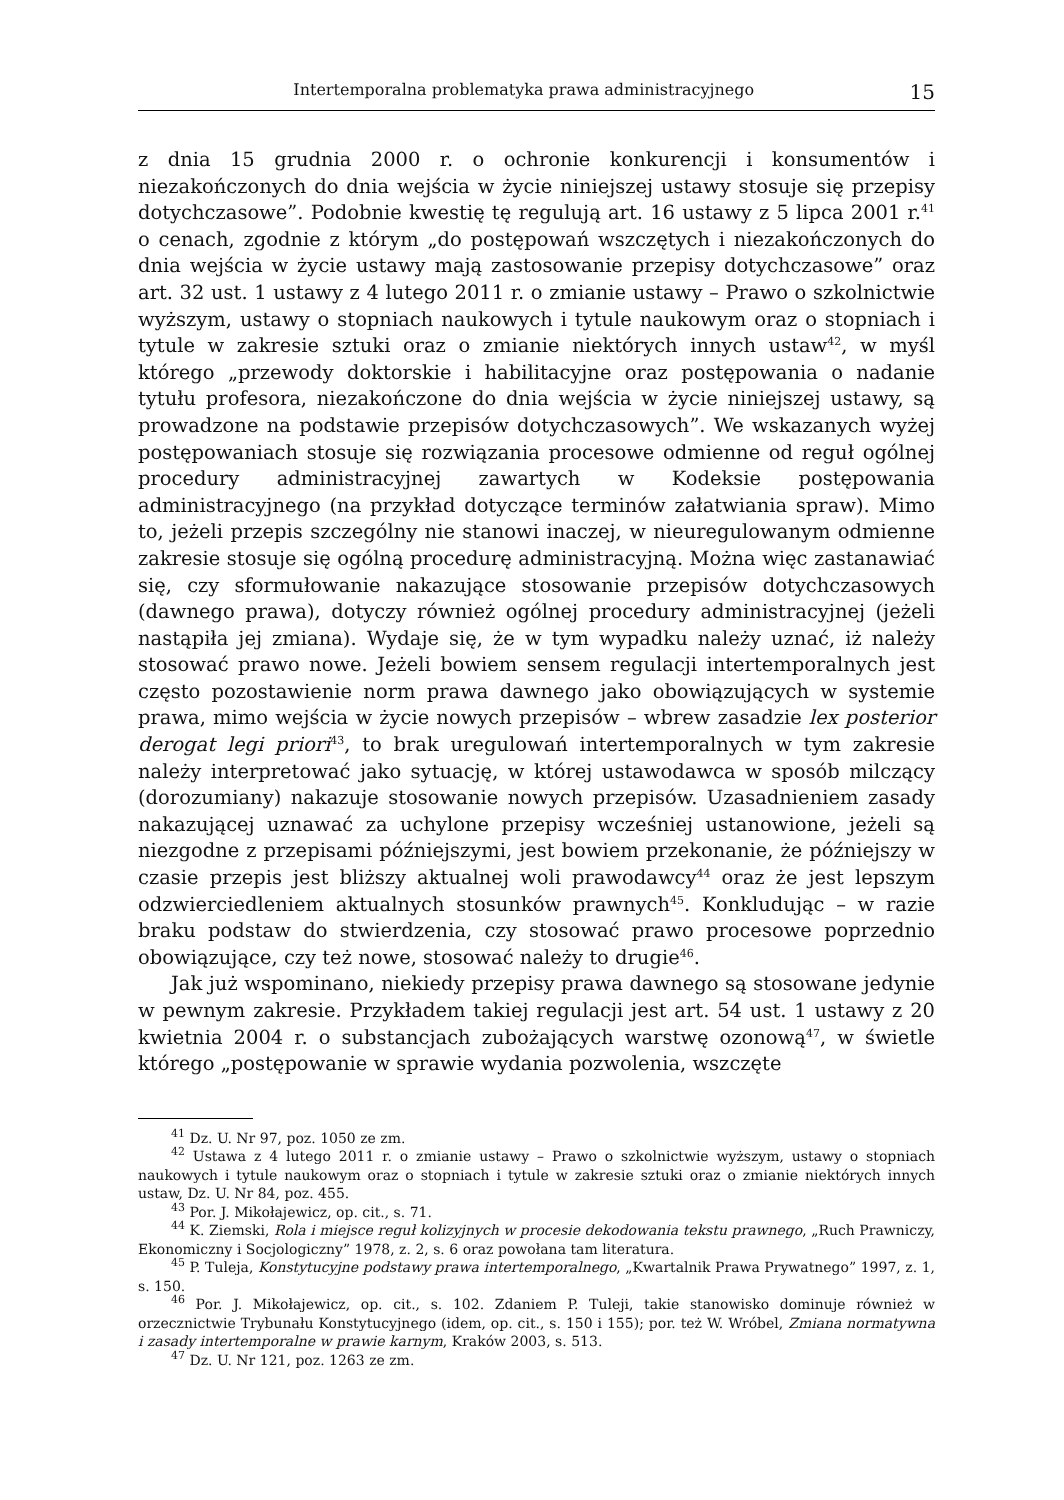Intertemporalna problematyka prawa administracyjnego 15
z dnia 15 grudnia 2000 r. o ochronie konkurencji i konsumentów i niezakończonych do dnia wejścia w życie niniejszej ustawy stosuje się przepisy dotychczasowe”. Podobnie kwestię tę regulują art. 16 ustawy z 5 lipca 2001 r.<sup>41</sup> o cenach, zgodnie z którym „do postępowań wszczętych i niezakończonych do dnia wejścia w życie ustawy mają zastosowanie przepisy dotychczasowe” oraz art. 32 ust. 1 ustawy z 4 lutego 2011 r. o zmianie ustawy – Prawo o szkolnictwie wyższym, ustawy o stopniach naukowych i tytule naukowym oraz o stopniach i tytule w zakresie sztuki oraz o zmianie niektórych innych ustaw<sup>42</sup>, w myśl którego „przewody doktorskie i habilitacyjne oraz postępowania o nadanie tytułu profesora, niezakończone do dnia wejścia w życie niniejszej ustawy, są prowadzone na podstawie przepisów dotychczasowych”. We wskazanych wyżej postępowaniach stosuje się rozwiązania procesowe odmienne od reguł ogólnej procedury administracyjnej zawartych w Kodeksie postępowania administracyjnego (na przykład dotyczące terminów załatwiania spraw). Mimo to, jeżeli przepis szczególny nie stanowi inaczej, w nieuregulowanym odmienne zakresie stosuje się ogólną procedurę administracyjną. Można więc zastanawiać się, czy sformułowanie nakazujące stosowanie przepisów dotychczasowych (dawnego prawa), dotyczy również ogólnej procedury administracyjnej (jeżeli nastąpiła jej zmiana). Wydaje się, że w tym wypadku należy uznać, iż należy stosować prawo nowe. Jeżeli bowiem sensem regulacji intertemporalnych jest często pozostawienie norm prawa dawnego jako obowiązujących w systemie prawa, mimo wejścia w życie nowych przepisów – wbrew zasadzie lex posterior derogat legi priori<sup>43</sup>, to brak uregulowań intertemporalnych w tym zakresie należy interpretować jako sytuację, w której ustawodawca w sposób milczący (dorozumiany) nakazuje stosowanie nowych przepisów. Uzasadnieniem zasady nakazującej uznawać za uchylone przepisy wcześniej ustanowione, jeżeli są niezgodne z przepisami późniejszymi, jest bowiem przekonanie, że późniejszy w czasie przepis jest bliższy aktualnej woli prawodawcy<sup>44</sup> oraz że jest lepszym odzwierciedleniem aktualnych stosunków prawnych<sup>45</sup>. Konkludując – w razie braku podstaw do stwierdzenia, czy stosować prawo procesowe poprzednio obowiązujące, czy też nowe, stosować należy to drugie<sup>46</sup>.
Jak już wspominano, niekiedy przepisy prawa dawnego są stosowane jedynie w pewnym zakresie. Przykładem takiej regulacji jest art. 54 ust. 1 ustawy z 20 kwietnia 2004 r. o substancjach zubożających warstwę ozonową<sup>47</sup>, w świetle którego „postępowanie w sprawie wydania pozwolenia, wszczęte
<sup>41</sup> Dz. U. Nr 97, poz. 1050 ze zm.
<sup>42</sup> Ustawa z 4 lutego 2011 r. o zmianie ustawy – Prawo o szkolnictwie wyższym, ustawy o stopniach naukowych i tytule naukowym oraz o stopniach i tytule w zakresie sztuki oraz o zmianie niektórych innych ustaw, Dz. U. Nr 84, poz. 455.
<sup>43</sup> Por. J. Mikołajewicz, op. cit., s. 71.
<sup>44</sup> K. Ziemski, Rola i miejsce reguł kolizyjnych w procesie dekodowania tekstu prawnego, „Ruch Prawniczy, Ekonomiczny i Socjologiczny” 1978, z. 2, s. 6 oraz powołana tam literatura.
<sup>45</sup> P. Tuleja, Konstytucyjne podstawy prawa intertemporalnego, „Kwartalnik Prawa Prywatnego” 1997, z. 1, s. 150.
<sup>46</sup> Por. J. Mikołajewicz, op. cit., s. 102. Zdaniem P. Tuleji, takie stanowisko dominuje również w orzecznictwie Trybunału Konstytucyjnego (idem, op. cit., s. 150 i 155); por. też W. Wróbel, Zmiana normatywna i zasady intertemporalne w prawie karnym, Kraków 2003, s. 513.
<sup>47</sup> Dz. U. Nr 121, poz. 1263 ze zm.